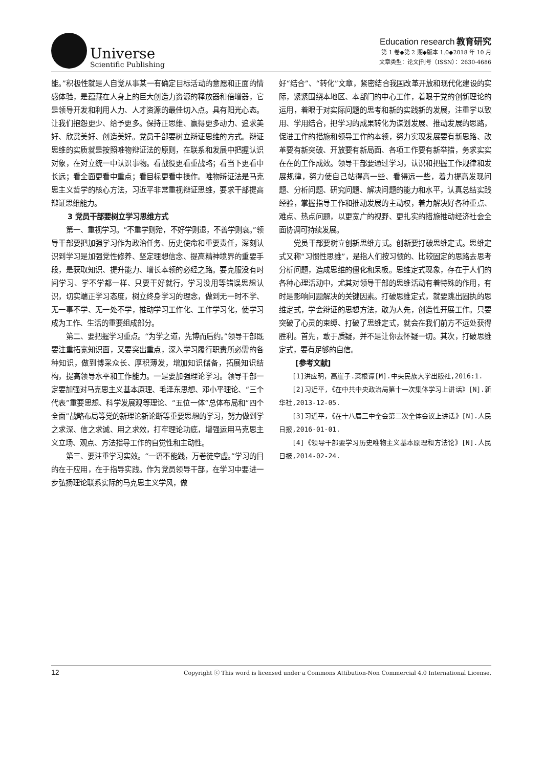Universe
Scientific Publishing
Education research 教育研究
第 1 卷◆第 2 期◆版本 1.0◆2018 年 10 月
文章类型：论文|刊号（ISSN）：2630-4686
能。”积极性就是人自觉从事某一有确定目标活动的意愿和正面的情感体验，是蕴藏在人身上的巨大创造力资源的释放器和倍增器，它是领导开发和利用人力、人才资源的最佳切入点。具有阳光心态。让我们抱怨更少、给予更多。保持正思维、赢得更多动力、追求美好、欣赏美好、创造美好。党员干部要树立辩证思维的方式。辩证思维的实质就是按照唯物辩证法的原则，在联系和发展中把握认识对象，在对立统一中认识事物。看战役更看重战略；看当下更看中长远；看全面更看中重点；看目标更看中操作。唯物辩证法是马克思主义哲学的核心方法，习近平非常重视辩证思维，要求干部提高辩证思维能力。
3 党员干部要树立学习思维方式
第一、重视学习。“不重学则殆，不好学则退，不善学则衰。”领导干部要把加强学习作为政治任务、历史使命和重要责任，深刻认识到学习是加强党性修养、坚定理想信念、提高精神境界的重要手段，是获取知识、提升能力、增长本领的必经之路。要克服没有时间学习、学不学都一样、只要干好就行，学习没用等错误思想认识，切实端正学习态度，树立终身学习的理念，做到无一时不学、无一事不学、无一处不学，推动学习工作化、工作学习化，使学习成为工作、生活的重要组成部分。
第二、要把握学习重点。“为学之道，先博而后约。”领导干部既要注重拓宽知识面，又要突出重点，深入学习履行职责所必需的各种知识，做到博采众长、厚积薄发，增加知识储备，拓展知识结构，提高领导水平和工作能力。一是要加强理论学习。领导干部一定要加强对马克思主义基本原理、毛泽东思想、邓小平理论、“三个代表”重要思想、科学发展观等理论、“五位一体”总体布局和“四个全面”战略布局等党的新理论新论断等重要思想的学习，努力做到学之求深、信之求诚、用之求效，打牢理论功底，增强运用马克思主义立场、观点、方法指导工作的自觉性和主动性。
第三、要注重学习实效。“一语不能践，万卷徒空虚。”学习的目的在于应用，在于指导实践。作为党员领导干部，在学习中要进一步弘扬理论联系实际的马克思主义学风，做
好“结合”、“转化”文章，紧密结合我国改革开放和现代化建设的实际，紧紧围绕本地区、本部门的中心工作，着眼于党的创新理论的运用，着眼于对实际问题的思考和新的实践新的发展，注重学以致用、学用结合，把学习的成果转化为谋划发展、推动发展的思路，促进工作的措施和领导工作的本领，努力实现发展要有新思路、改革要有新突破、开放要有新局面、各项工作要有新举措，务求实实在在的工作成效。领导干部要通过学习，认识和把握工作规律和发展规律，努力使自己站得高一些、看得远一些，着力提高发现问题、分析问题、研究问题、解决问题的能力和水平，认真总结实践经验，掌握指导工作和推动发展的主动权，着力解决好各种重点、难点、热点问题，以更宽广的视野、更扎实的措施推动经济社会全面协调可持续发展。
党员干部要树立创新思维方式。创新要打破思维定式。思维定式又称“习惯性思维”，是指人们按习惯的、比较固定的思路去思考分析问题，造成思维的僵化和呆板。思维定式现象，存在于人们的各种心理活动中，尤其对领导干部的思维活动有着特殊的作用，有时是影响问题解决的关键因素。打破思维定式，就要跳出固执的思维定式，学会辩证的思想方法，敢为人先，创造性开展工作。只要突破了心灵的束缚、打破了思维定式，就会在我们前方不远处获得胜利。首先，敢于质疑，并不是让你去怀疑一切。其次，打破思维定式，要有足够的自信。
[参考文献]
[1]洪应明，高崖子.菜根谭[M].中央民族大学出版社,2016:1.
[2]习近平,《在中共中央政治局第十一次集体学习上讲话》[N].新华社,2013-12-05.
[3]习近平,《在十八届三中全会第二次全体会议上讲话》[N].人民日报,2016-01-01.
[4]《领导干部要学习历史唯物主义基本原理和方法论》[N].人民日报,2014-02-24.
12 Copyright ⓒ This word is licensed under a Commons Attibution-Non Commercial 4.0 International License.